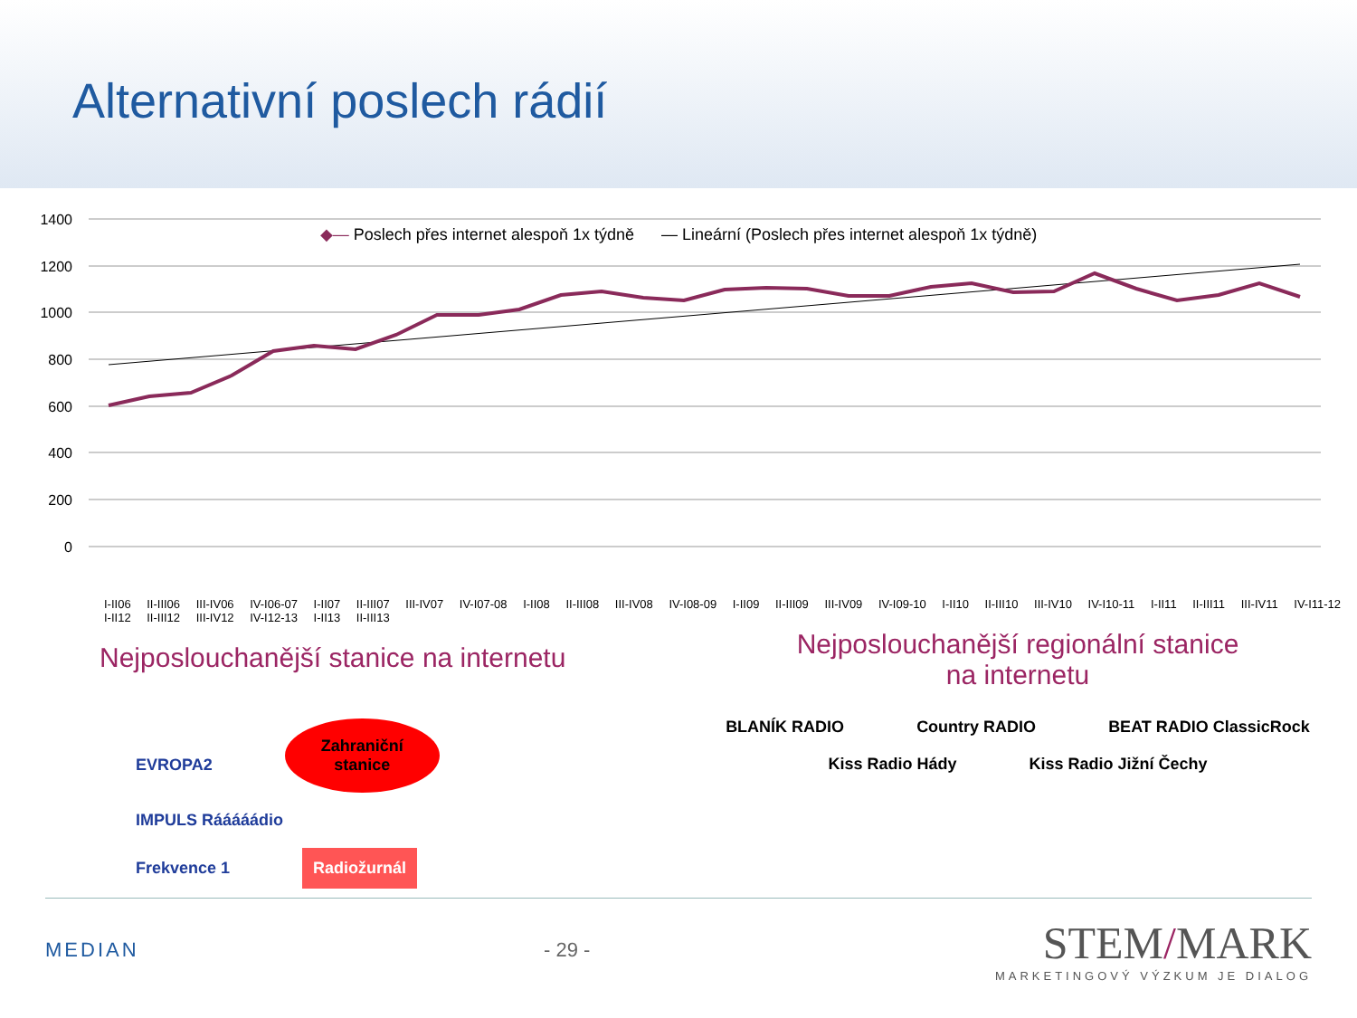Alternativní poslech rádií
◆— Poslech přes internet alespoň 1x týdně — Lineární (Poslech přes internet alespoň 1x týdně)
1400
1200
1000
800
600
400
200
0
I-II06 II-III06 III-IV06 IV-I06-07 I-II07 II-III07 III-IV07 IV-I07-08 I-II08 II-III08 III-IV08 IV-I08-09 I-II09 II-III09 III-IV09 IV-I09-10 I-II10 II-III10 III-IV10 IV-I10-11 I-II11 II-III11 III-IV11 IV-I11-12 I-II12 II-III12 III-IV12 IV-I12-13 I-II13 II-III13
Nejposlouchanější stanice na internetu
EVROPA2 Zahraniční
stanice IMPULS Rááááádio
Frekvence 1 Radiožurnál
Nejposlouchanější regionální stanice
na internetu
BLANÍK RADIO Country RADIO BEAT RADIO ClassicRock
Kiss Radio Hády Kiss Radio Jižní Čechy
MEDIAN - 29 -
STEM/MARK
MARKETINGOVÝ VÝZKUM JE DIALOG